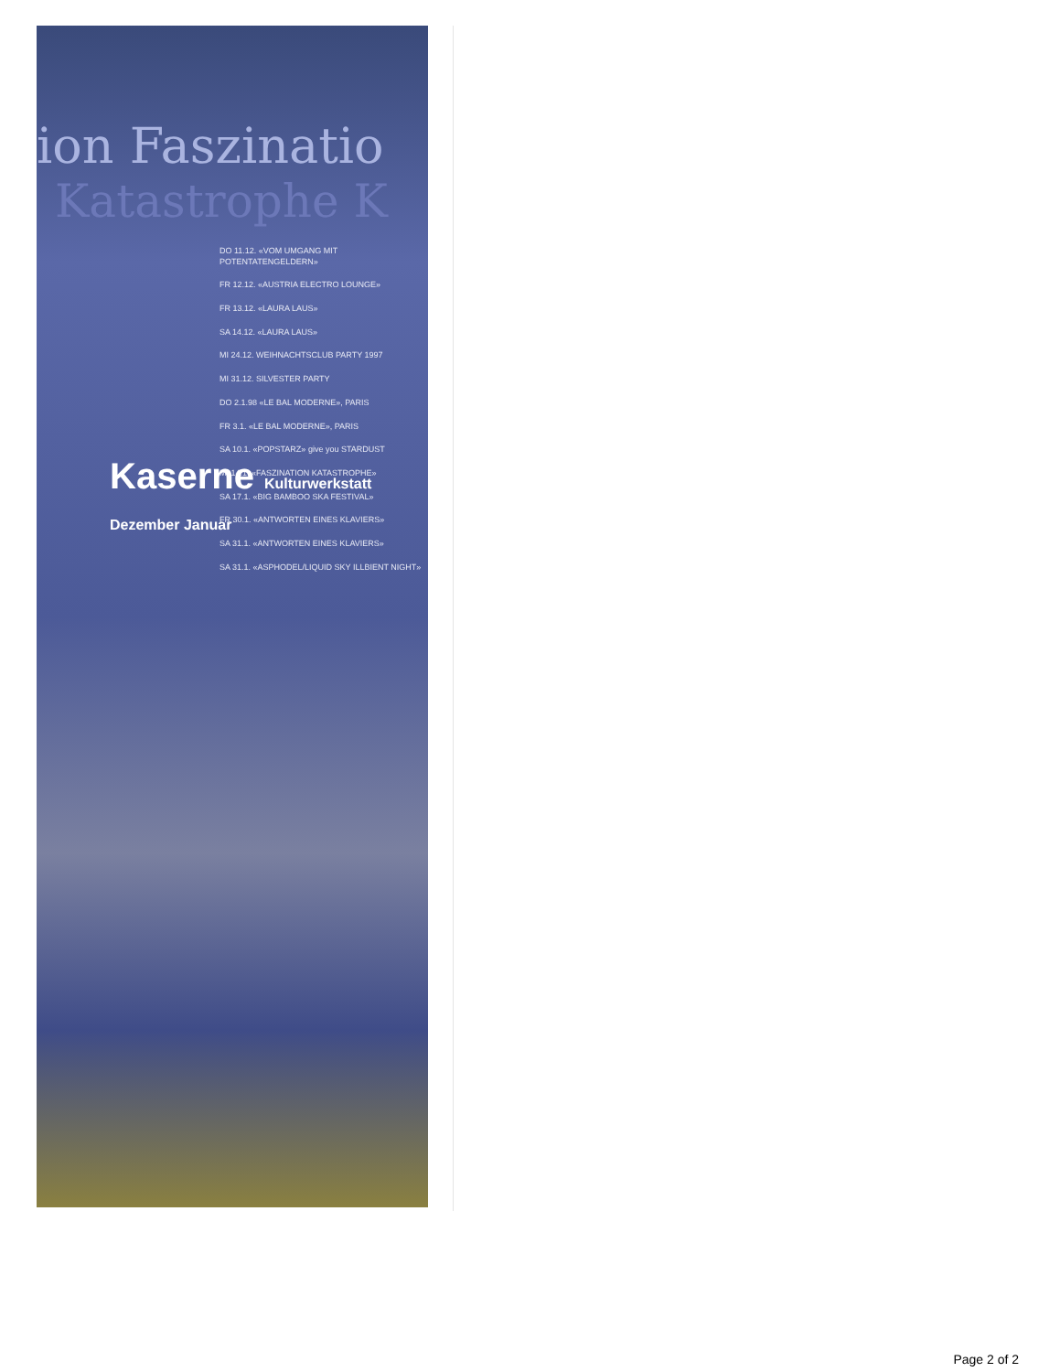ion Faszinatio
Katastrophe K
DO 11.12. «VOM UMGANG MIT POTENTATENGELDERN»
FR 12.12. «AUSTRIA ELECTRO LOUNGE»
FR 13.12. «LAURA LAUS»
SA 14.12. «LAURA LAUS»
MI 24.12. WEIHNACHTSCLUB PARTY 1997
MI 31.12. SILVESTER PARTY
DO 2.1.98 «LE BAL MODERNE», PARIS
FR 3.1. «LE BAL MODERNE», PARIS
SA 10.1. «POPSTARZ» give you STARDUST
MI 14.1. «FASZINATION KATASTROPHE»
SA 17.1. «BIG BAMBOO SKA FESTIVAL»
FR 30.1. «ANTWORTEN EINES KLAVIERS»
SA 31.1. «ANTWORTEN EINES KLAVIERS»
SA 31.1. «ASPHODEL/LIQUID SKY ILLBIENT NIGHT»
Kaserne Kulturwerkstatt Dezember Januar
Page 2 of 2